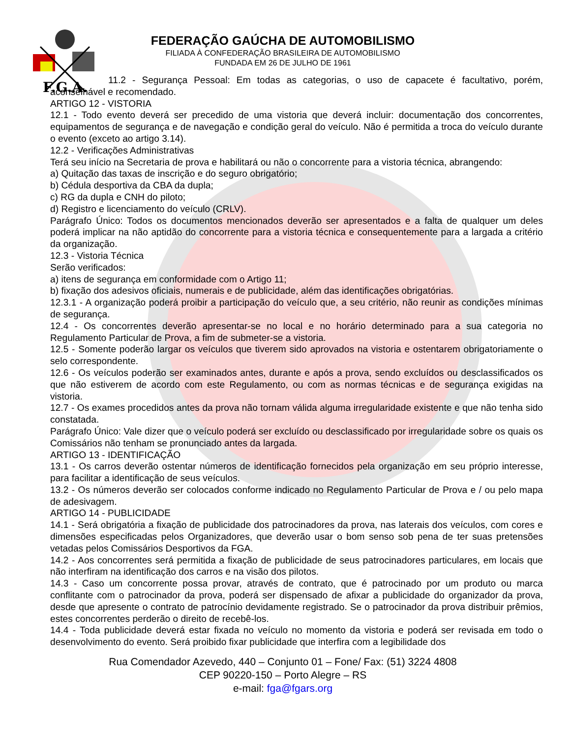F.G.A.
FEDERAÇÃO GAÚCHA DE AUTOMOBILISMO
FILIADA À CONFEDERAÇÃO BRASILEIRA DE AUTOMOBILISMO
FUNDADA EM 26 DE JULHO DE 1961
11.2 - Segurança Pessoal: Em todas as categorias, o uso de capacete é facultativo, porém, aconselhável e recomendado.
ARTIGO 12 - VISTORIA
12.1 - Todo evento deverá ser precedido de uma vistoria que deverá incluir: documentação dos concorrentes, equipamentos de segurança e de navegação e condição geral do veículo. Não é permitida a troca do veículo durante o evento (exceto ao artigo 3.14).
12.2 - Verificações Administrativas
Terá seu início na Secretaria de prova e habilitará ou não o concorrente para a vistoria técnica, abrangendo:
a) Quitação das taxas de inscrição e do seguro obrigatório;
b) Cédula desportiva da CBA da dupla;
c) RG da dupla e CNH do piloto;
d) Registro e licenciamento do veículo (CRLV).
Parágrafo Único: Todos os documentos mencionados deverão ser apresentados e a falta de qualquer um deles poderá implicar na não aptidão do concorrente para a vistoria técnica e consequentemente para a largada a critério da organização.
12.3 - Vistoria Técnica
Serão verificados:
a) itens de segurança em conformidade com o Artigo 11;
b) fixação dos adesivos oficiais, numerais e de publicidade, além das identificações obrigatórias.
12.3.1 - A organização poderá proibir a participação do veículo que, a seu critério, não reunir as condições mínimas de segurança.
12.4 - Os concorrentes deverão apresentar-se no local e no horário determinado para a sua categoria no Regulamento Particular de Prova, a fim de submeter-se a vistoria.
12.5 - Somente poderão largar os veículos que tiverem sido aprovados na vistoria e ostentarem obrigatoriamente o selo correspondente.
12.6 - Os veículos poderão ser examinados antes, durante e após a prova, sendo excluídos ou desclassificados os que não estiverem de acordo com este Regulamento, ou com as normas técnicas e de segurança exigidas na vistoria.
12.7 - Os exames procedidos antes da prova não tornam válida alguma irregularidade existente e que não tenha sido constatada.
Parágrafo Único: Vale dizer que o veículo poderá ser excluído ou desclassificado por irregularidade sobre os quais os Comissários não tenham se pronunciado antes da largada.
ARTIGO 13 - IDENTIFICAÇÃO
13.1 - Os carros deverão ostentar números de identificação fornecidos pela organização em seu próprio interesse, para facilitar a identificação de seus veículos.
13.2 - Os números deverão ser colocados conforme indicado no Regulamento Particular de Prova e / ou pelo mapa de adesivagem.
ARTIGO 14 - PUBLICIDADE
14.1 - Será obrigatória a fixação de publicidade dos patrocinadores da prova, nas laterais dos veículos, com cores e dimensões especificadas pelos Organizadores, que deverão usar o bom senso sob pena de ter suas pretensões vetadas pelos Comissários Desportivos da FGA.
14.2 - Aos concorrentes será permitida a fixação de publicidade de seus patrocinadores particulares, em locais que não interfiram na identificação dos carros e na visão dos pilotos.
14.3 - Caso um concorrente possa provar, através de contrato, que é patrocinado por um produto ou marca conflitante com o patrocinador da prova, poderá ser dispensado de afixar a publicidade do organizador da prova, desde que apresente o contrato de patrocínio devidamente registrado. Se o patrocinador da prova distribuir prêmios, estes concorrentes perderão o direito de recebê-los.
14.4 - Toda publicidade deverá estar fixada no veículo no momento da vistoria e poderá ser revisada em todo o desenvolvimento do evento. Será proibido fixar publicidade que interfira com a legibilidade dos
Rua Comendador Azevedo, 440 – Conjunto 01 – Fone/ Fax: (51) 3224 4808
CEP 90220-150 – Porto Alegre – RS
e-mail: fga@fgars.org